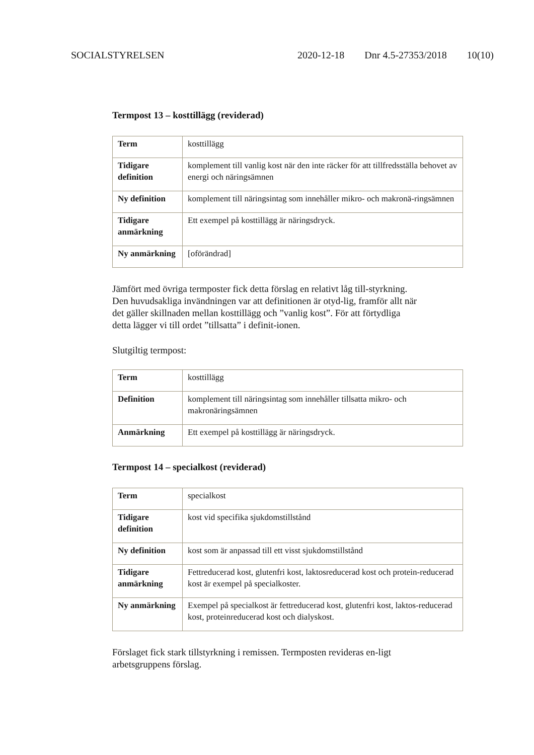SOCIALSTYRELSEN 2020-12-18 Dnr 4.5-27353/2018 10(10)
Termpost 13 – kosttillägg (reviderad)
| Term | kosttillägg |
| Tidigare definition | komplement till vanlig kost när den inte räcker för att tillfredsställa behovet av energi och näringsämnen |
| Ny definition | komplement till näringsintag som innehåller mikro- och makronä-ringsämnen |
| Tidigare anmärkning | Ett exempel på kosttillägg är näringsdryck. |
| Ny anmärkning | [oförändrad] |
Jämfört med övriga termposter fick detta förslag en relativt låg till-styrkning. Den huvudsakliga invändningen var att definitionen är otyd-lig, framför allt när det gäller skillnaden mellan kosttillägg och ”vanlig kost”. För att förtydliga detta lägger vi till ordet ”tillsatta” i definit-ionen.
Slutgiltig termpost:
| Term | kosttillägg |
| Definition | komplement till näringsintag som innehåller tillsatta mikro- och makronäringsämnen |
| Anmärkning | Ett exempel på kosttillägg är näringsdryck. |
Termpost 14 – specialkost (reviderad)
| Term | specialkost |
| Tidigare definition | kost vid specifika sjukdomstillstånd |
| Ny definition | kost som är anpassad till ett visst sjukdomstillstånd |
| Tidigare anmärkning | Fettreducerad kost, glutenfri kost, laktosreducerad kost och protein-reducerad kost är exempel på specialkoster. |
| Ny anmärkning | Exempel på specialkost är fettreducerad kost, glutenfri kost, laktos-reducerad kost, proteinreducerad kost och dialyskost. |
Förslaget fick stark tillstyrkning i remissen. Termposten revideras en-ligt arbetsgruppens förslag.